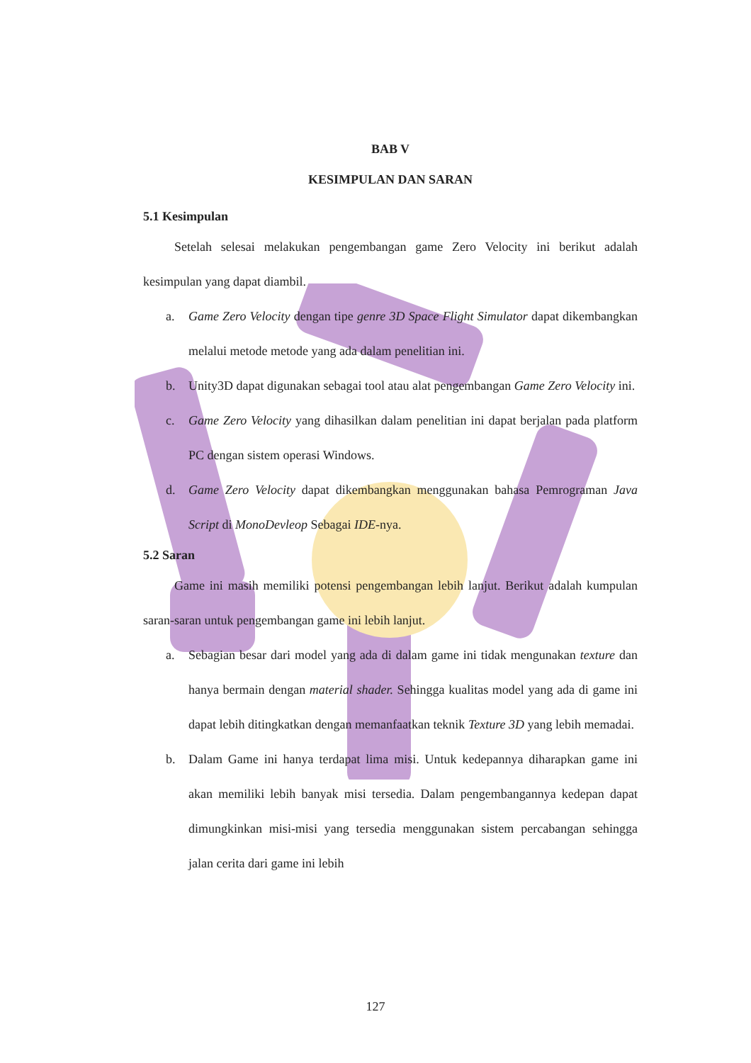BAB V
KESIMPULAN DAN SARAN
5.1 Kesimpulan
Setelah selesai melakukan pengembangan game Zero Velocity ini berikut adalah kesimpulan yang dapat diambil.
a. Game Zero Velocity dengan tipe genre 3D Space Flight Simulator dapat dikembangkan melalui metode metode yang ada dalam penelitian ini.
b. Unity3D dapat digunakan sebagai tool atau alat pengembangan Game Zero Velocity ini.
c. Game Zero Velocity yang dihasilkan dalam penelitian ini dapat berjalan pada platform PC dengan sistem operasi Windows.
d. Game Zero Velocity dapat dikembangkan menggunakan bahasa Pemrograman Java Script di MonoDevleop Sebagai IDE-nya.
5.2 Saran
Game ini masih memiliki potensi pengembangan lebih lanjut. Berikut adalah kumpulan saran-saran untuk pengembangan game ini lebih lanjut.
a. Sebagian besar dari model yang ada di dalam game ini tidak mengunakan texture dan hanya bermain dengan material shader. Sehingga kualitas model yang ada di game ini dapat lebih ditingkatkan dengan memanfaatkan teknik Texture 3D yang lebih memadai.
b. Dalam Game ini hanya terdapat lima misi. Untuk kedepannya diharapkan game ini akan memiliki lebih banyak misi tersedia. Dalam pengembangannya kedepan dapat dimungkinkan misi-misi yang tersedia menggunakan sistem percabangan sehingga jalan cerita dari game ini lebih
127